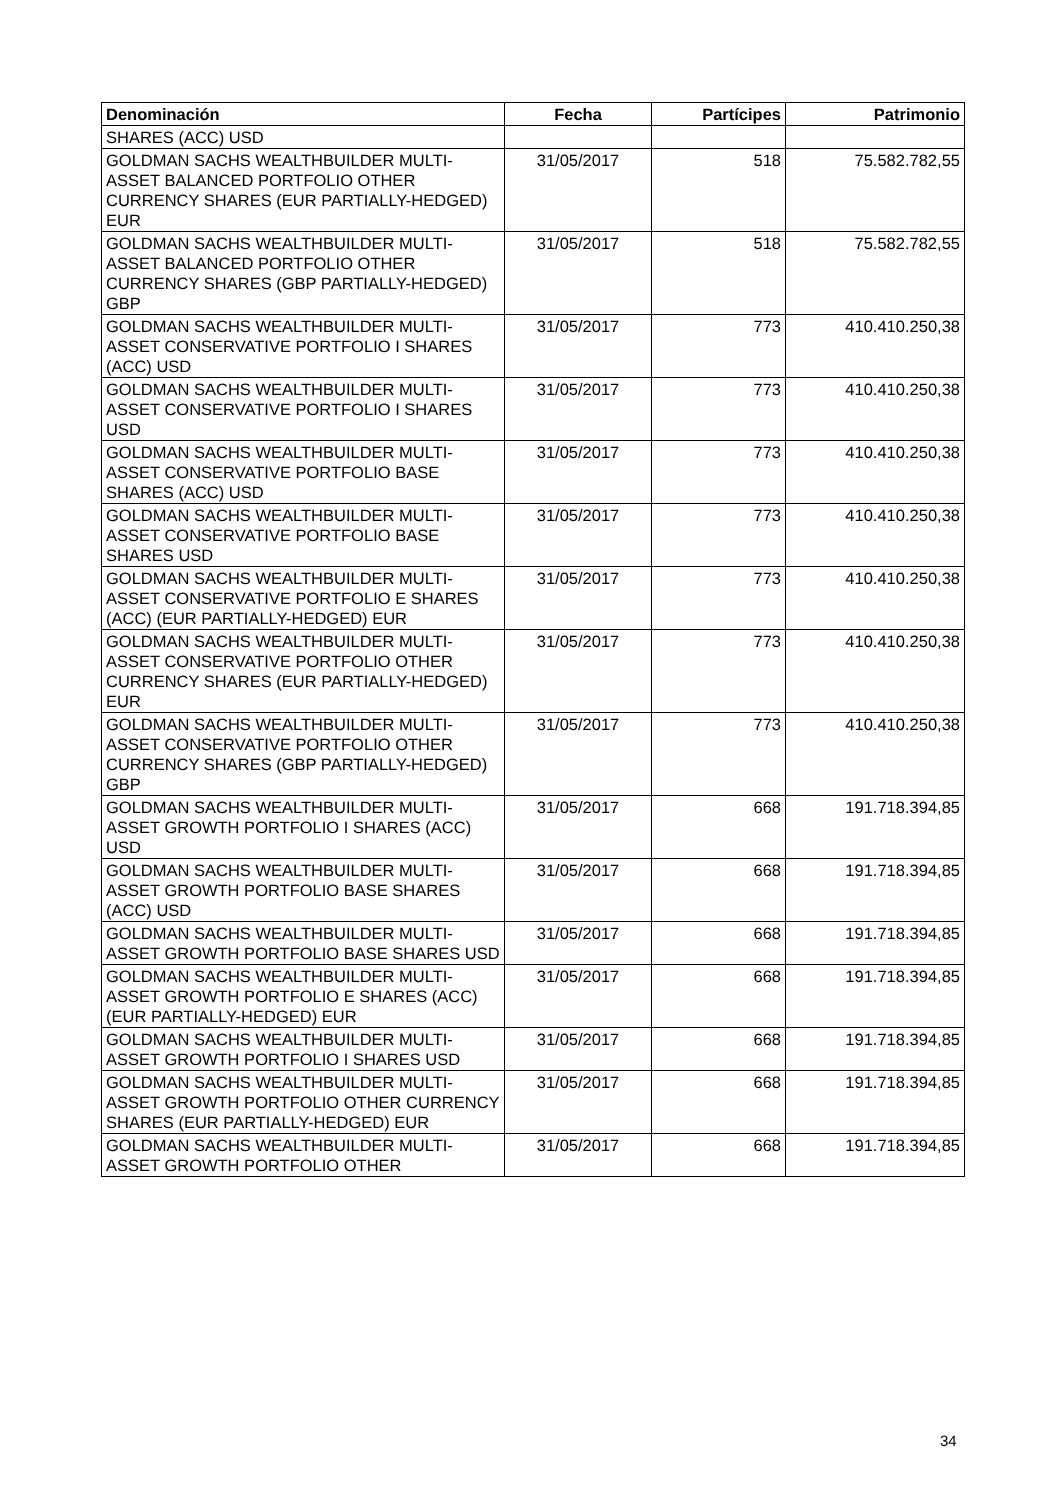| Denominación | Fecha | Partícipes | Patrimonio |
| --- | --- | --- | --- |
| SHARES (ACC) USD | | | |
| GOLDMAN SACHS WEALTHBUILDER MULTI-ASSET BALANCED PORTFOLIO OTHER CURRENCY SHARES (EUR PARTIALLY-HEDGED) EUR | 31/05/2017 | 518 | 75.582.782,55 |
| GOLDMAN SACHS WEALTHBUILDER MULTI-ASSET BALANCED PORTFOLIO OTHER CURRENCY SHARES (GBP PARTIALLY-HEDGED) GBP | 31/05/2017 | 518 | 75.582.782,55 |
| GOLDMAN SACHS WEALTHBUILDER MULTI-ASSET CONSERVATIVE PORTFOLIO I SHARES (ACC) USD | 31/05/2017 | 773 | 410.410.250,38 |
| GOLDMAN SACHS WEALTHBUILDER MULTI-ASSET CONSERVATIVE PORTFOLIO I SHARES USD | 31/05/2017 | 773 | 410.410.250,38 |
| GOLDMAN SACHS WEALTHBUILDER MULTI-ASSET CONSERVATIVE PORTFOLIO BASE SHARES (ACC) USD | 31/05/2017 | 773 | 410.410.250,38 |
| GOLDMAN SACHS WEALTHBUILDER MULTI-ASSET CONSERVATIVE PORTFOLIO BASE SHARES USD | 31/05/2017 | 773 | 410.410.250,38 |
| GOLDMAN SACHS WEALTHBUILDER MULTI-ASSET CONSERVATIVE PORTFOLIO E SHARES (ACC) (EUR PARTIALLY-HEDGED) EUR | 31/05/2017 | 773 | 410.410.250,38 |
| GOLDMAN SACHS WEALTHBUILDER MULTI-ASSET CONSERVATIVE PORTFOLIO OTHER CURRENCY SHARES (EUR PARTIALLY-HEDGED) EUR | 31/05/2017 | 773 | 410.410.250,38 |
| GOLDMAN SACHS WEALTHBUILDER MULTI-ASSET CONSERVATIVE PORTFOLIO OTHER CURRENCY SHARES (GBP PARTIALLY-HEDGED) GBP | 31/05/2017 | 773 | 410.410.250,38 |
| GOLDMAN SACHS WEALTHBUILDER MULTI-ASSET GROWTH PORTFOLIO I SHARES (ACC) USD | 31/05/2017 | 668 | 191.718.394,85 |
| GOLDMAN SACHS WEALTHBUILDER MULTI-ASSET GROWTH PORTFOLIO BASE SHARES (ACC) USD | 31/05/2017 | 668 | 191.718.394,85 |
| GOLDMAN SACHS WEALTHBUILDER MULTI-ASSET GROWTH PORTFOLIO BASE SHARES USD | 31/05/2017 | 668 | 191.718.394,85 |
| GOLDMAN SACHS WEALTHBUILDER MULTI-ASSET GROWTH PORTFOLIO E SHARES (ACC) (EUR PARTIALLY-HEDGED) EUR | 31/05/2017 | 668 | 191.718.394,85 |
| GOLDMAN SACHS WEALTHBUILDER MULTI-ASSET GROWTH PORTFOLIO I SHARES USD | 31/05/2017 | 668 | 191.718.394,85 |
| GOLDMAN SACHS WEALTHBUILDER MULTI-ASSET GROWTH PORTFOLIO OTHER CURRENCY SHARES (EUR PARTIALLY-HEDGED) EUR | 31/05/2017 | 668 | 191.718.394,85 |
| GOLDMAN SACHS WEALTHBUILDER MULTI-ASSET GROWTH PORTFOLIO OTHER | 31/05/2017 | 668 | 191.718.394,85 |
34